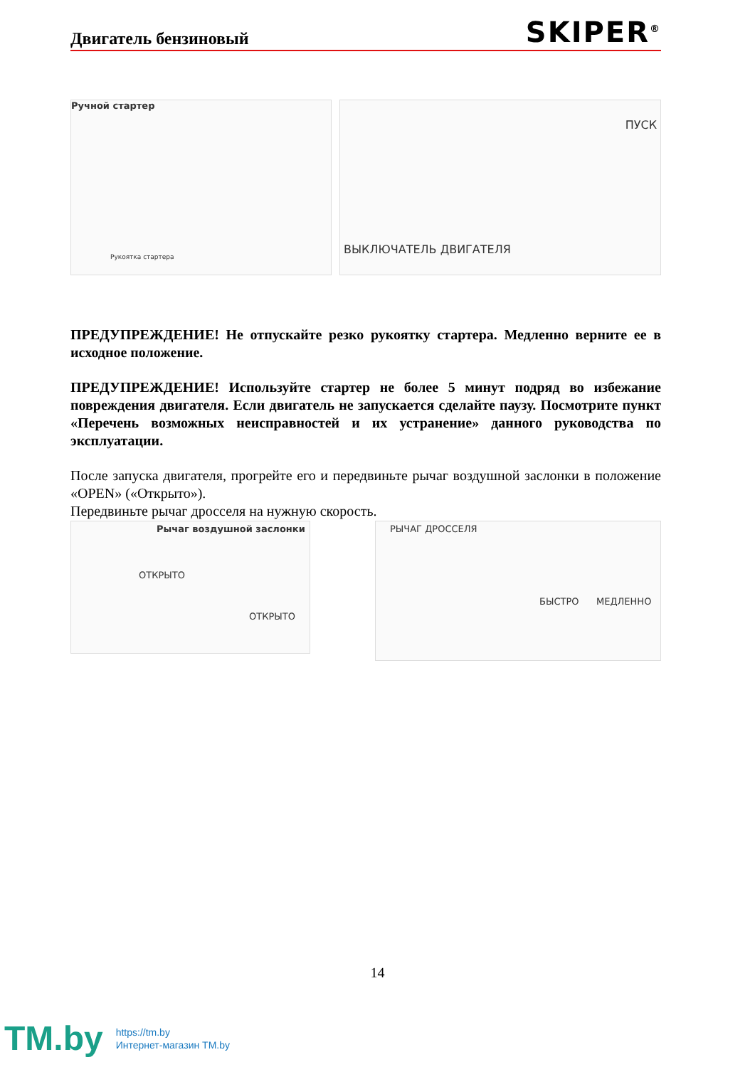Двигатель бензиновый
SKIPER<sup>®</sup>
Ручной стартер
Рукоятка стартера
ПУСК
ВЫКЛЮЧАТЕЛЬ ДВИГАТЕЛЯ
ПРЕДУПРЕЖДЕНИЕ! Не отпускайте резко рукоятку стартера. Медленно верните ее в исходное положение.
ПРЕДУПРЕЖДЕНИЕ! Используйте стартер не более 5 минут подряд во избежание повреждения двигателя. Если двигатель не запускается сделайте паузу. Посмотрите пункт «Перечень возможных неисправностей и их устранение» данного руководства по эксплуатации.
После запуска двигателя, прогрейте его и передвиньте рычаг воздушной заслонки в положение «OPEN» («Открыто»).
Передвиньте рычаг дросселя на нужную скорость.
Рычаг воздушной заслонки
ОТКРЫТО
ОТКРЫТО
РЫЧАГ ДРОССЕЛЯ
БЫСТРО МЕДЛЕННО
14
TM.by
https://tm.by
Интернет-магазин TM.by